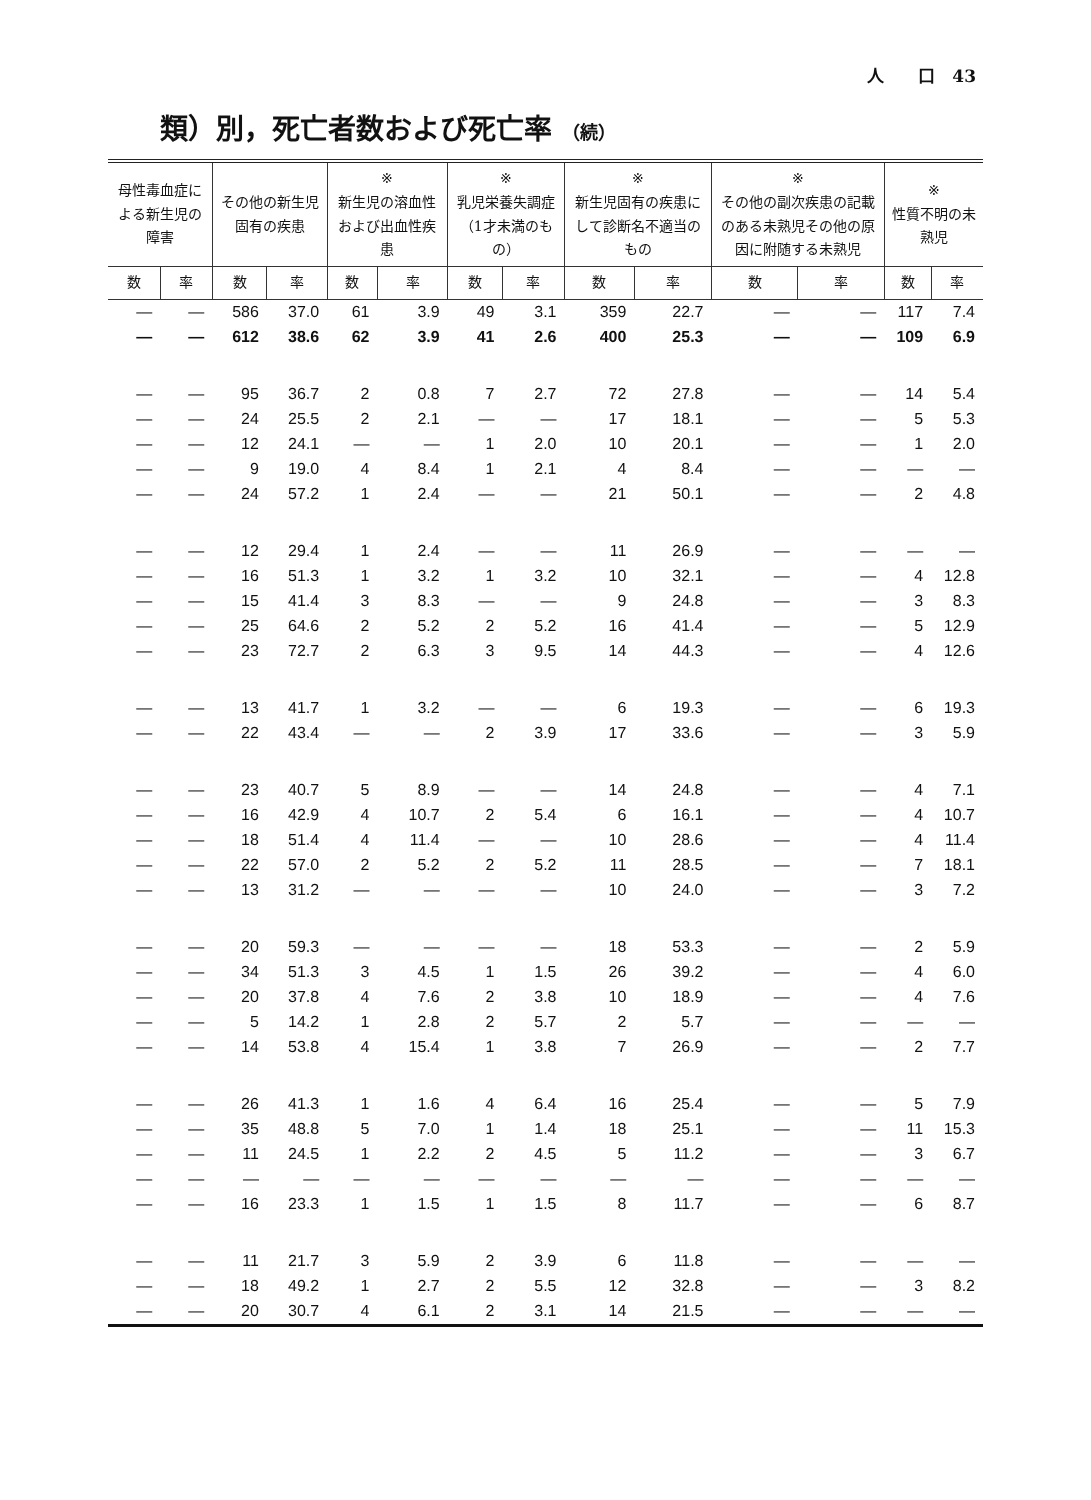人　　口　43
類）別，死亡者数および死亡率 （続）
| 母性毒血症による新生児の障害 | | その他の新生児固有の疾患 | | ※ 新生児の溶血性および出血性疾患 | | ※ 乳児栄養失調症（1才未満のもの） | | ※ 新生児固有の疾患にして診断名不適当のもの | | ※ その他の副次疾患の記載のある未熟児その他の原因に附随する未熟児 | | ※ 性質不明の未熟児 | |
| --- | --- | --- | --- | --- | --- | --- | --- | --- | --- | --- | --- | --- | --- |
| 数 | 率 | 数 | 率 | 数 | 率 | 数 | 率 | 数 | 率 | 数 | 率 | 数 | 率 |
| — | — | 586 | 37.0 | 61 | 3.9 | 49 | 3.1 | 359 | 22.7 | — | — | 117 | 7.4 |
| — | — | 612 | 38.6 | 62 | 3.9 | 41 | 2.6 | 400 | 25.3 | — | — | 109 | 6.9 |
| — | — | 95 | 36.7 | 2 | 0.8 | 7 | 2.7 | 72 | 27.8 | — | — | 14 | 5.4 |
| — | — | 24 | 25.5 | 2 | 2.1 | — | — | 17 | 18.1 | — | — | 5 | 5.3 |
| — | — | 12 | 24.1 | — | — | 1 | 2.0 | 10 | 20.1 | — | — | 1 | 2.0 |
| — | — | 9 | 19.0 | 4 | 8.4 | 1 | 2.1 | 4 | 8.4 | — | — | — | — |
| — | — | 24 | 57.2 | 1 | 2.4 | — | — | 21 | 50.1 | — | — | 2 | 4.8 |
| — | — | 12 | 29.4 | 1 | 2.4 | — | — | 11 | 26.9 | — | — | — | — |
| — | — | 16 | 51.3 | 1 | 3.2 | 1 | 3.2 | 10 | 32.1 | — | — | 4 | 12.8 |
| — | — | 15 | 41.4 | 3 | 8.3 | — | — | 9 | 24.8 | — | — | 3 | 8.3 |
| — | — | 25 | 64.6 | 2 | 5.2 | 2 | 5.2 | 16 | 41.4 | — | — | 5 | 12.9 |
| — | — | 23 | 72.7 | 2 | 6.3 | 3 | 9.5 | 14 | 44.3 | — | — | 4 | 12.6 |
| — | — | 13 | 41.7 | 1 | 3.2 | — | — | 6 | 19.3 | — | — | 6 | 19.3 |
| — | — | 22 | 43.4 | — | — | 2 | 3.9 | 17 | 33.6 | — | — | 3 | 5.9 |
| — | — | 23 | 40.7 | 5 | 8.9 | — | — | 14 | 24.8 | — | — | 4 | 7.1 |
| — | — | 16 | 42.9 | 4 | 10.7 | 2 | 5.4 | 6 | 16.1 | — | — | 4 | 10.7 |
| — | — | 18 | 51.4 | 4 | 11.4 | — | — | 10 | 28.6 | — | — | 4 | 11.4 |
| — | — | 22 | 57.0 | 2 | 5.2 | 2 | 5.2 | 11 | 28.5 | — | — | 7 | 18.1 |
| — | — | 13 | 31.2 | — | — | — | — | 10 | 24.0 | — | — | 3 | 7.2 |
| — | — | 20 | 59.3 | — | — | — | — | 18 | 53.3 | — | — | 2 | 5.9 |
| — | — | 34 | 51.3 | 3 | 4.5 | 1 | 1.5 | 26 | 39.2 | — | — | 4 | 6.0 |
| — | — | 20 | 37.8 | 4 | 7.6 | 2 | 3.8 | 10 | 18.9 | — | — | 4 | 7.6 |
| — | — | 5 | 14.2 | 1 | 2.8 | 2 | 5.7 | 2 | 5.7 | — | — | — | — |
| — | — | 14 | 53.8 | 4 | 15.4 | 1 | 3.8 | 7 | 26.9 | — | — | 2 | 7.7 |
| — | — | 26 | 41.3 | 1 | 1.6 | 4 | 6.4 | 16 | 25.4 | — | — | 5 | 7.9 |
| — | — | 35 | 48.8 | 5 | 7.0 | 1 | 1.4 | 18 | 25.1 | — | — | 11 | 15.3 |
| — | — | 11 | 24.5 | 1 | 2.2 | 2 | 4.5 | 5 | 11.2 | — | — | 3 | 6.7 |
| — | — | — | — | — | — | — | — | — | — | — | — | — | — |
| — | — | 16 | 23.3 | 1 | 1.5 | 1 | 1.5 | 8 | 11.7 | — | — | 6 | 8.7 |
| — | — | 11 | 21.7 | 3 | 5.9 | 2 | 3.9 | 6 | 11.8 | — | — | — | — |
| — | — | 18 | 49.2 | 1 | 2.7 | 2 | 5.5 | 12 | 32.8 | — | — | 3 | 8.2 |
| — | — | 20 | 30.7 | 4 | 6.1 | 2 | 3.1 | 14 | 21.5 | — | — | — | — |